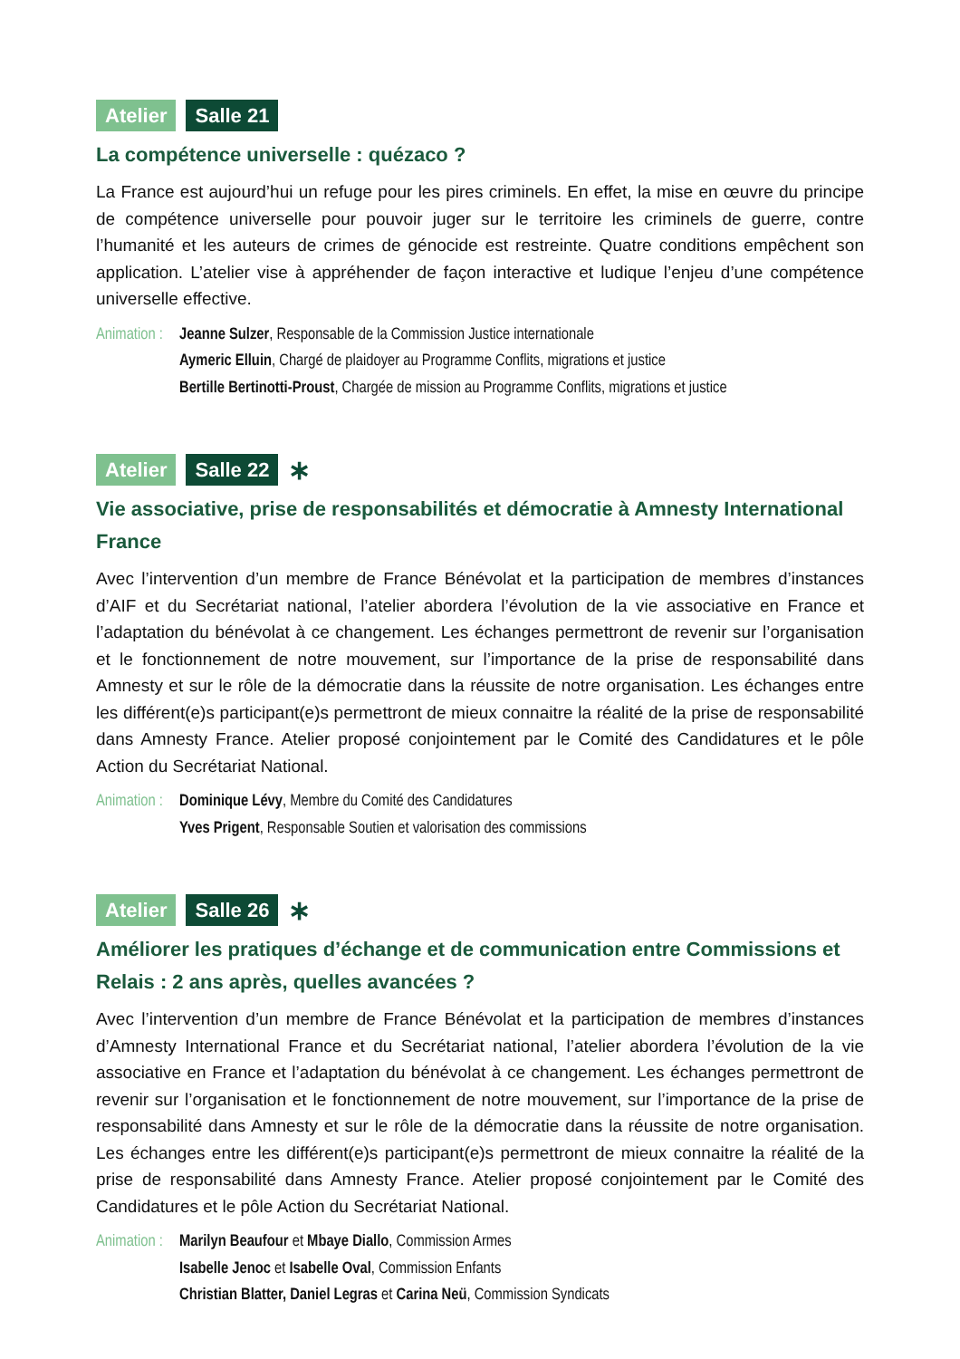Atelier Salle 21
La compétence universelle : quézaco ?
La France est aujourd’hui un refuge pour les pires criminels. En effet, la mise en œuvre du principe de compétence universelle pour pouvoir juger sur le territoire les criminels de guerre, contre l’humanité et les auteurs de crimes de génocide est restreinte. Quatre conditions empêchent son application. L’atelier vise à appréhender de façon interactive et ludique l’enjeu d’une compétence universelle effective.
Animation :
Jeanne Sulzer, Responsable de la Commission Justice internationale
Aymeric Elluin, Chargé de plaidoyer au Programme Conflits, migrations et justice
Bertille Bertinotti-Proust, Chargée de mission au Programme Conflits, migrations et justice
Atelier Salle 22 ∗
Vie associative, prise de responsabilités et démocratie à Amnesty International France
Avec l’intervention d’un membre de France Bénévolat et la participation de membres d’instances d’AIF et du Secrétariat national, l’atelier abordera l’évolution de la vie associative en France et l’adaptation du bénévolat à ce changement. Les échanges permettront de revenir sur l’organisation et le fonctionnement de notre mouvement, sur l’importance de la prise de responsabilité dans Amnesty et sur le rôle de la démocratie dans la réussite de notre organisation. Les échanges entre les différent(e)s participant(e)s permettront de mieux connaitre la réalité de la prise de responsabilité dans Amnesty France. Atelier proposé conjointement par le Comité des Candidatures et le pôle Action du Secrétariat National.
Animation :
Dominique Lévy, Membre du Comité des Candidatures
Yves Prigent, Responsable Soutien et valorisation des commissions
Atelier Salle 26 ∗
Améliorer les pratiques d’échange et de communication entre Commissions et Relais : 2 ans après, quelles avancées ?
Avec l’intervention d’un membre de France Bénévolat et la participation de membres d’instances d’Amnesty International France et du Secrétariat national, l’atelier abordera l’évolution de la vie associative en France et l’adaptation du bénévolat à ce changement. Les échanges permettront de revenir sur l’organisation et le fonctionnement de notre mouvement, sur l’importance de la prise de responsabilité dans Amnesty et sur le rôle de la démocratie dans la réussite de notre organisation. Les échanges entre les différent(e)s participant(e)s permettront de mieux connaitre la réalité de la prise de responsabilité dans Amnesty France. Atelier proposé conjointement par le Comité des Candidatures et le pôle Action du Secrétariat National.
Animation :
Marilyn Beaufour et Mbaye Diallo, Commission Armes
Isabelle Jenoc et Isabelle Oval, Commission Enfants
Christian Blatter, Daniel Legras et Carina Neü, Commission Syndicats